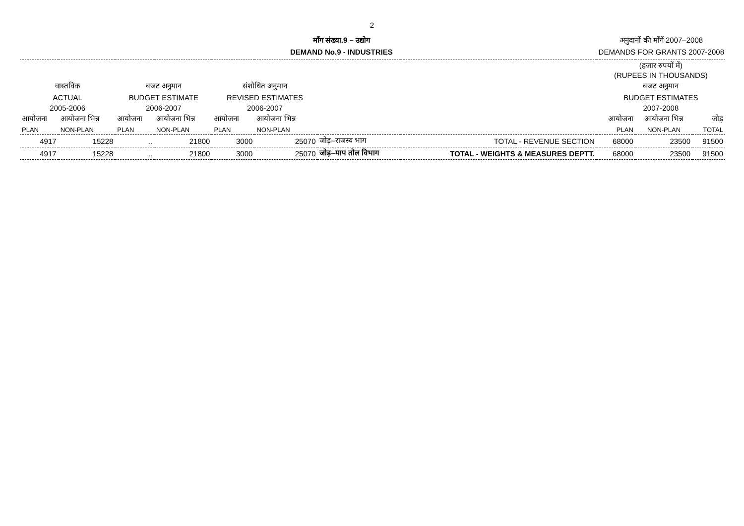2
माँग संख्या.9 – उद्योग
DEMAND No.9 - INDUSTRIES
अनुदानों की माँगें 2007–2008
DEMANDS FOR GRANTS 2007-2008
| | | | | | | | | (हजार रुपयों में) (RUPEES IN THOUSANDS) | | |
| वास्तविक | | बजट अनुमान | | संशोधित अनुमान | | | | बजट अनुमान | | |
| ACTUAL | | BUDGET ESTIMATE | | REVISED ESTIMATES | | | | BUDGET ESTIMATES | | |
| 2005-2006 | | 2006-2007 | | 2006-2007 | | | | 2007-2008 | | |
| आयोजना | आयोजना भिन्न | आयोजना | आयोजना भिन्न | आयोजना | आयोजना भिन्न | | | आयोजना | आयोजना भिन्न | जोड़ |
| PLAN | NON-PLAN | PLAN | NON-PLAN | PLAN | NON-PLAN | | | PLAN | NON-PLAN | TOTAL |
| 4917 | 15228 | .. | 21800 | 3000 | 25070 | जोड़–राजस्व भाग | TOTAL - REVENUE SECTION | 68000 | 23500 | 91500 |
| 4917 | 15228 | .. | 21800 | 3000 | 25070 | जोड़–माप तोल विभाग | TOTAL - WEIGHTS & MEASURES DEPTT. | 68000 | 23500 | 91500 |